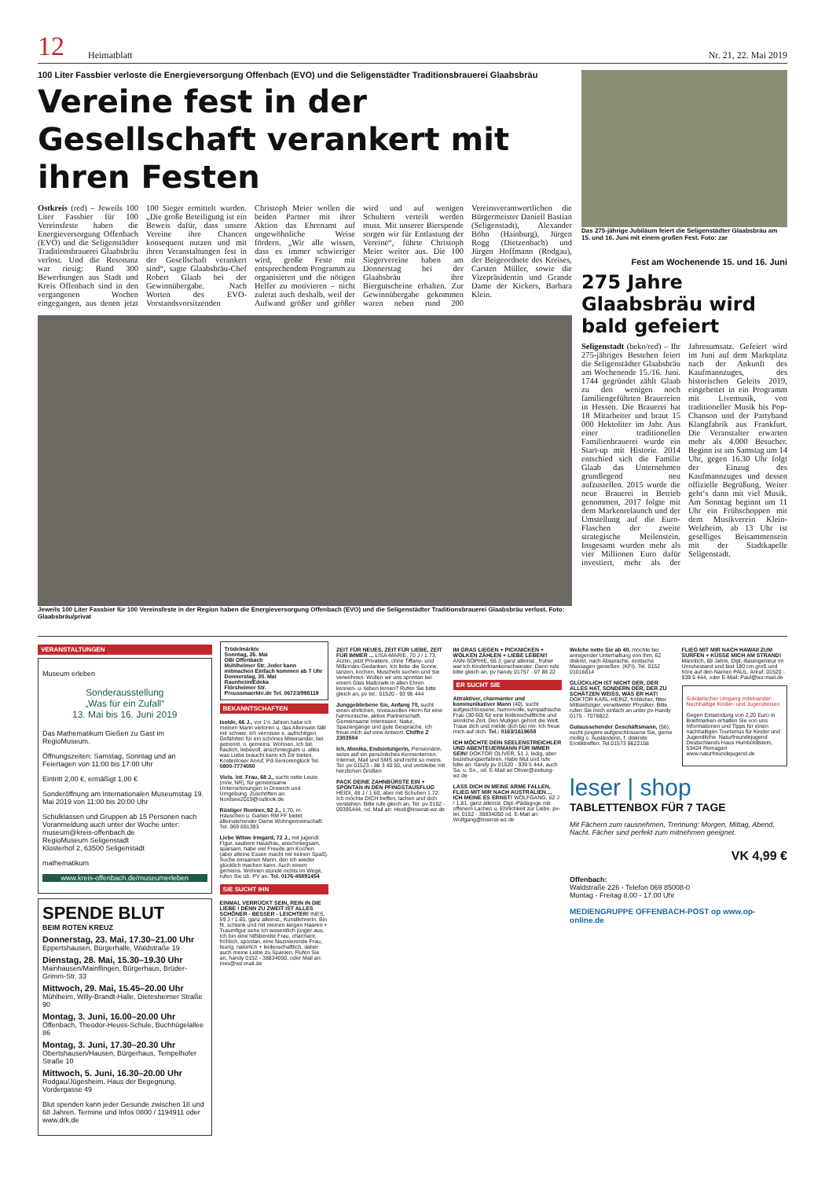12 Heimatblatt Nr. 21, 22. Mai 2019
100 Liter Fassbier verloste die Energieversorgung Offenbach (EVO) und die Seligenstädter Traditionsbrauerei Glaabsbräu
Vereine fest in der Gesellschaft verankert mit ihren Festen
Ostkreis (red) – Jeweils 100 Liter Fassbier für 100 Vereinsfeste haben die Energieversorgung Offenbach (EVO) und die Seligenstädter Traditionsbrauerei Glaabsbräu verlost. Und die Resonanz war riesig: Rund 300 Bewerbungen aus Stadt und Kreis Offenbach sind in den vergangenen Wochen eingegangen, aus denen jetzt 100 Sieger ermittelt wurden. „Die große Beteiligung ist ein Beweis dafür, dass unsere Vereine ihre Chancen konsequent nutzen und mit ihren Veranstaltungen fest in der Gesellschaft verankert sind“, sagte Glaabsbräu-Chef Robert Glaab bei der Gewinnübergabe. Nach Worten des EVO-Vorstandsvorsitzenden Christoph Meier wollen die beiden Partner mit ihrer Aktion das Ehrenamt auf ungewöhnliche Weise fördern. „Wir alle wissen, dass es immer schwieriger wird, große Feste mit entsprechendem Programm zu organisieren und die nötigen Helfer zu motivieren – nicht zuletzt auch deshalb, weil der Aufwand größer und größer wird und auf wenigen Schultern verteilt werden muss. Mit unserer Bierspende sorgen wir für Entlastung der Vereine“, führte Christoph Meier weiter aus. Die 100 Siegervereine haben am Donnerstag bei der Glaabsbräu ihre Biergutscheine erhalten. Zur Gewinnübergabe gekommen waren neben rund 200 Vereinsverantwortlichen die Bürgermeister Daniell Bastian (Seligenstadt), Alexander Böhn (Hainburg), Jürgen Rogg (Dietzenbach) und Jürgen Hoffmann (Rodgau), der Beigeordnete des Kreises, Carsten Müller, sowie die Vizepräsidentin und Grande Dame der Kickers, Barbara Klein.
Jeweils 100 Liter Fassbier für 100 Vereinsfeste in der Region haben die Energieversorgung Offenbach (EVO) und die Seligenstädter Traditionsbrauerei Glaabsbräu verlost. Foto: Glaabsbräu/privat
Das 275-jährige Jubiläum feiert die Seligenstädter Glaabsbräu am 15. und 16. Juni mit einem großen Fest. Foto: zar
Fest am Wochenende 15. und 16. Juni
275 Jahre Glaabsbräu wird bald gefeiert
Seligenstadt (beko/red) – Ihr 275-jähriges Bestehen feiert die Seligenstädter Glaabsbräu am Wochenende 15./16. Juni. 1744 gegründet zählt Glaab zu den wenigen noch familiengeführten Brauereien in Hessen. Die Brauerei hat 18 Mitarbeiter und braut 15 000 Hektoliter im Jahr. Aus einer traditionellen Familienbrauerei wurde ein Start-up mit Historie. 2014 entschied sich die Familie Glaab das Unternehmen grundlegend neu aufzustellen. 2015 wurde die neue Brauerei in Betrieb genommen, 2017 folgte mit dem Markenrelaunch und der Umstellung auf die Euro-Flaschen der zweite strategische Meilenstein. Insgesamt wurden mehr als vier Millionen Euro dafür investiert, mehr als der Jahresumsatz. Gefeiert wird im Juni auf dem Marktplatz nach der Ankunft des Kaufmannzuges, des historischen Geleits 2019, eingebettet in ein Programm mit Livemusik, von traditioneller Musik bis Pop-Chanson und der Partyband Klangfabrik aus Frankfurt. Die Veranstalter erwarten mehr als 4.000 Besucher. Beginn ist am Samstag um 14 Uhr, gegen 16.30 Uhr folgt der Einzug des Kaufmannzuges und dessen offizielle Begrüßung. Weiter geht‘s dann mit viel Musik. Am Sonntag beginnt um 11 Uhr ein Frühschoppen mit dem Musikverein Klein-Welzheim, ab 13 Uhr ist geselliges Beisammensein mit der Stadtkapelle Seligenstadt.
VERANSTALTUNGEN
Museum erleben
Sonderausstellung
„Was für ein Zufall“
13. Mai bis 16. Juni 2019
Das Mathematikum Gießen zu Gast im RegioMuseum.
Öffnungszeiten: Samstag, Sonntag und an Feiertagen von 11:00 bis 17:00 Uhr
Eintritt 2,00 €, ermäßigt 1,00 €
Sonderöffnung am Internationalen Museumstag 19. Mai 2019 von 11:00 bis 20:00 Uhr
Schulklassen und Gruppen ab 15 Personen nach Voranmeldung auch unter der Woche unter: museum@kreis-offenbach.de
RegioMuseum Seligenstadt
Klosterhof 2, 63500 Seligenstadt
mathematikum
www.kreis-offenbach.de/museumerleben
SPENDE BLUT
BEIM ROTEN KREUZ
Donnerstag, 23. Mai, 17.30–21.00 Uhr
Eppertshausen, Bürgerhalle, Waldstraße 19
Dienstag, 28. Mai, 15.30–19.30 Uhr
Mainhausen/Mainflingen, Bürgerhaus, Brüder-Grimm-Str. 33
Mittwoch, 29. Mai, 15.45–20.00 Uhr
Mühlheim, Willy-Brandt-Halle, Dietesheimer Straße 90
Montag, 3. Juni, 16.00–20.00 Uhr
Offenbach, Theodor-Heuss-Schule, Buchhügelallee 86
Montag, 3. Juni, 17.30–20.30 Uhr
Obertshausen/Hausen, Bürgerhaus, Tempelhofer Straße 10
Mittwoch, 5. Juni, 16.30–20.00 Uhr
Rodgau/Jügesheim, Haus der Begegnung, Vordergasse 49
Blut spenden kann jeder Gesunde zwischen 18 und 68 Jahren. Termine und Infos 0800 / 1194911 oder www.drk.de
Trödelmärkte
Sonntag, 26. Mai
OBI Offenbach
Mühlheimer Str. Jeder kann mitmachen Einfach kommen ab 7 Uhr
Donnerstag, 30. Mai
Raunheim/Edeka
Flörsheimer Str.
Preussmaerkte.de Tel. 06723/998119
BEKANNTSCHAFTEN
Isolde, 66 J., vor 1½ Jahren habe ich meinen Mann verloren u. das Alleinsein fällt mir schwer. Ich vermisse e. aufrichtigen Gefährten für ein schönes Miteinander, bei getrennt. o. gemeins. Wohnen. Ich bin fraulich, liebevoll, anschmiegsam u. alles was Liebe braucht kann ich Dir bieten. Kostenloser Anruf, Pd-Seniorenglück Tel. 0800-7774050
Viels. int. Frau, 68 J., sucht nette Leute (m/w, NR), für gemeinsame Unternehmungen in Dreieich und Umgebung. Zuschriften an Nordsee2019@outlook.de
Rüstiger Rentner, 92 J., 1,70, m. Häuschen u. Garten RM FF bietet alleinstehender Dame Wohngemeinschaft. Tel. 069 691393
Liebe Witwe Irmgard, 72 J., mit jugendl. Figur, saubere Hausfrau, anschmiegsam, sparsam, habe viel Freude am Kochen (aber alleine Essen macht mir keinen Spaß). Suche einsamen Mann, den ich wieder glücklich machen kann. Auch einem gemeins. Wohnen stünde nichts im Wege, rufen Sie üb. PV an. Tel. 0176-45891454
SIE SUCHT IHN
EINMAL VERRÜCKT SEIN, REIN IN DIE LIEBE ! DENN ZU ZWEIT IST ALLES SCHÖNER - BESSER - LEICHTER! INES, 59 J / 1.65, ganz alleinst., Kunstlehrerin. Bin fit, schlank und mit meinen langen Haaren + Traumfigur sehe ich wesentlich jünger aus. Ich bin eine hilfsbereite Frau, charmant, fröhlich, spontan, eine faszinierende Frau, feurig, natürlich + leidenschaftlich, daher auch meine Liebe zu Spanien. Rufen Sie an, handy 0152 - 38834050, oder Mail an: Ines@wz-mail.de
ZEIT FÜR NEUES, ZEIT FÜR LIEBE, ZEIT FÜR IMMER ... LISA-MARIE, 70 J / 1.73, Ärztin, jetzt Privatiere, ohne Tiffany- und Millionärs-Gedanken. Ich liebe die Sonne, tanzen, kochen, Muscheln suchen und Sie verwöhnen. Wollen wir uns spontan bei einem Glas Maibowle in allen Ehren kennen- u. lieben lernen? Rufen Sie bitte gleich an, pv tel.: 01520 - 93 95 444
Junggebliebene Sie, Anfang 70, sucht einen ehrlichen, niveauvollen Herrn für eine harmonische, aktive Partnerschaft. Gemeinsame Interessen: Natur, Spaziergänge und gute Gespräche. Ich freue mich auf eine Antwort. Chiffre Z 2303504
Ich, Monika, Endsiebzigerin, Pensionärin, setze auf ein persönliches Kennenlernen. Internet, Mail und SMS sind nicht so meins. Tel. pv 01523 - 88 3 40 50, und verbleibe mit herzlichen Grüßen
PACK DEINE ZAHNBÜRSTE EIN + SPONTAN IN DEN PFINGSTAUSFLUG HEIDI, 48 J / 1.60, aber mit Schuhen 1.72. Ich möchte DICH treffen, lachen und dich verstehen. Bitte rufe gleich an, Tel. pv 0152 - 09395444, od. Mail an: Heidi@inserat-wz.de
IM GRAS LIEGEN + PICKNICKEN + WOLKEN ZÄHLEN + LIEBE LEBEN!! ANN-SOPHIE, 66 J, ganz alleinst., früher war ich Kinderkrankenschwester. Dann rufe bitte gleich an, pv handy 01757 - 07 88 22
ER SUCHT SIE
Attraktiver, charmanter und kommunikativer Mann (40), sucht aufgeschlossene, humorvolle, sympathische Frau (30-60) für eine leidenschaftliche und sinnliche Zeit. Den Mutigen gehört die Welt. Traue dich und melde dich bei mir. Ich freue mich auf dich. Tel.: 0163/1619658
ICH MÖCHTE DEIN SEELENSTREICHLER UND ABENTEUERMANN FÜR IMMER SEIN! DOKTOR OLIVER, 51 J, ledig, aber beziehungserfahren. Habe Mut und rufe bitte an: handy pv 01520 - 939 5 444, auch Sa. u. So., od. E-Mail an Oliver@zeitung-wz.de
LASS DICH IN MEINE ARME FALLEN, FLIEG MIT MIR NACH AUSTRALIEN ... ICH MEINE ES ERNST! WOLFGANG, 62 J / 1.81, ganz alleinst. Dipl.-Pädagoge mit offenem Lachen u. Ehrlichkeit zur Liebe. pv-tel. 0152 - 38834050 od. E-Mail an: Wolfgang@inserat-wz.de
Welche nette Sie ab 40, möchte bei anregender Unterhaltung von Ihm, 62 diskret, nach Absprache, erotische Massagen genießen. (KFI). Tel. 0152 01016814
GLÜCKLICH IST NICHT DER, DER ALLES HAT, SONDERN DER, DER ZU SCHÄTZEN WEISS, WAS ER HAT! DOKTOR KARL-HEINZ, fröhlicher, fitter Mittsiebziger, verwitweter Physiker. Bitte rufen Sie mich einfach an unter pv-Handy 0175 - 7078822.
Gutaussehender Geschäftsmann, (56), sucht jüngere aufgeschlossene Sie, gerne mollig o. Ausländerin, f. diskrete Erotiktreffen. Tel.01573 8622158
FLIEG MIT MIR NACH HAWAII ZUM SURFEN + KÜSSE MICH AM STRAND! Männlich, 68 Jahre, Dipl.-Bauingenieur im Unruhestand und fast 180 cm groß und höre auf den Namen PAUL. Anruf: 01520 - 939 5 444, oder E-Mail: Paul@wz-mail.de
Solidarischer Umgang miteinander: Nachhaltige Kinder- und Jugendreisen
Gegen Einsendung von 2,20 Euro in Briefmarken erhalten Sie von uns Informationen und Tipps für einen nachhaltigen Tourismus für Kinder und Jugendliche. Naturfreundejugend Deutschlands Haus Humboldtstein, 53424 Remagen www.naturfreundejugend.de
leser | shop
TABLETTENBOX FÜR 7 TAGE
Mit Fächern zum rausnehmen, Trennung: Morgen, Mittag, Abend, Nacht. Fächer sind perfekt zum mitnehmen geeignet.
VK 4,99 €
Offenbach:
Waldstraße 226 - Telefon 069 85008-0
Montag - Freitag 8.00 - 17.00 Uhr
MEDIENGRUPPE OFFENBACH-POST op www.op-online.de